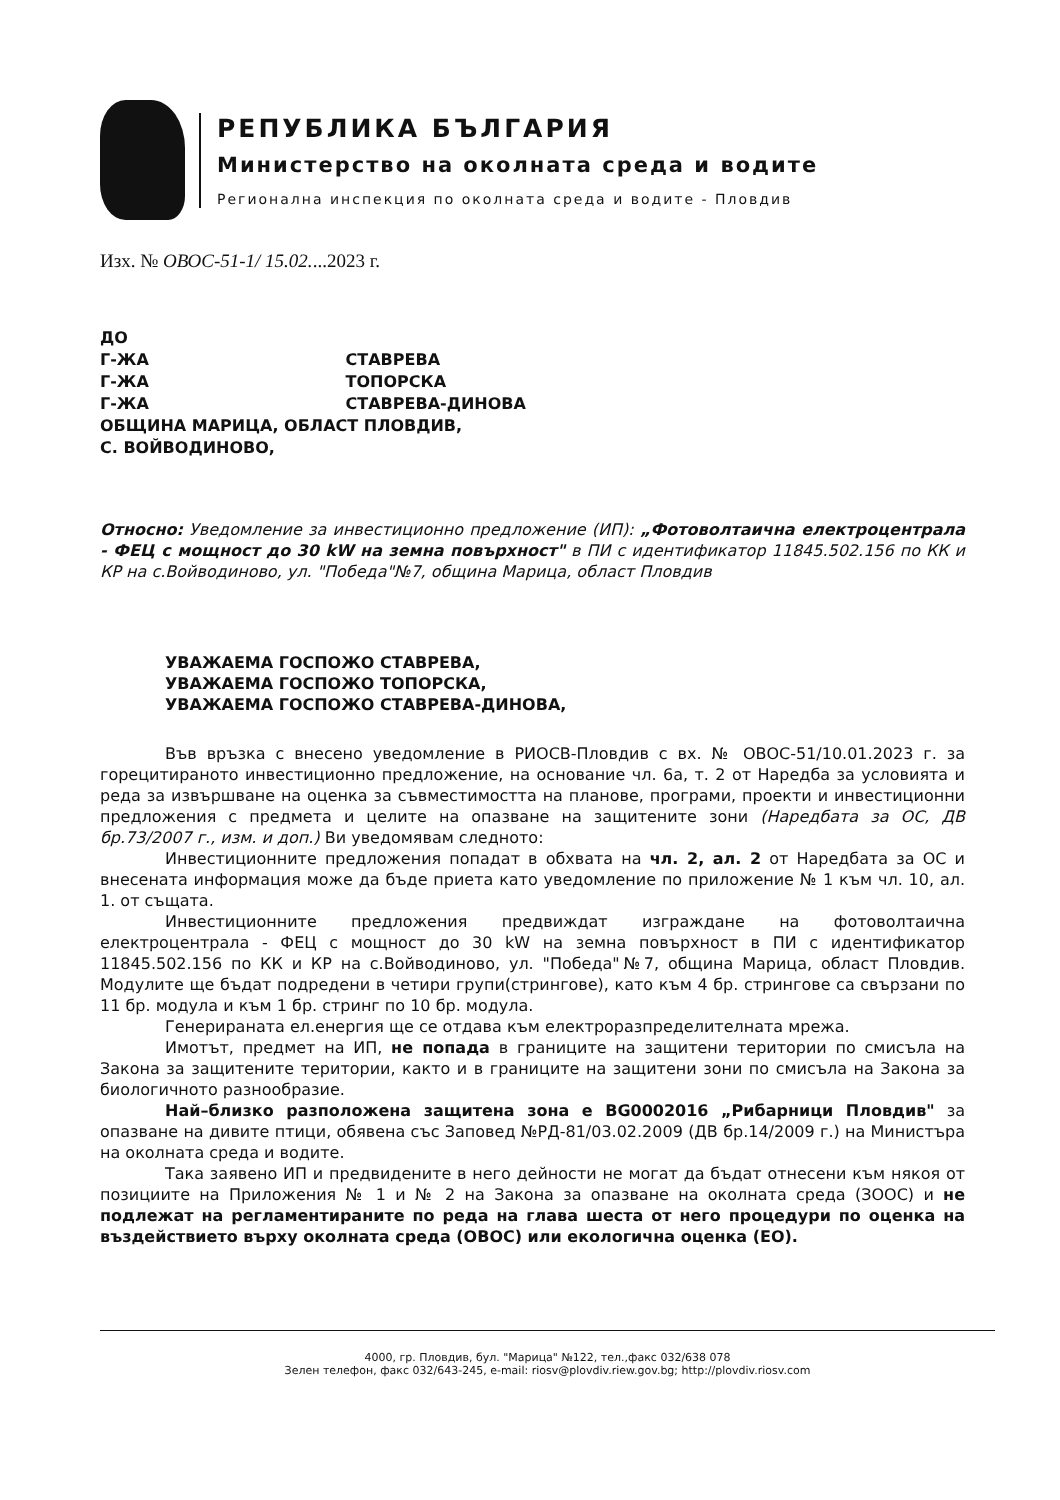РЕПУБЛИКА БЪЛГАРИЯ
Министерство на околната среда и водите
Регионална инспекция по околната среда и водите - Пловдив
Изх. № ОВОС-51-1/ 15.02....2023 г.
ДО
Г-ЖА СТАВРЕВА
Г-ЖА ТОПОРСКА
Г-ЖА СТАВРЕВА-ДИНОВА
ОБЩИНА МАРИЦА, ОБЛАСТ ПЛОВДИВ,
С. ВОЙВОДИНОВО,
Относно: Уведомление за инвестиционно предложение (ИП): „Фотоволтаична електроцентрала - ФЕЦ с мощност до 30 kW на земна повърхност" в ПИ с идентификатор 11845.502.156 по КК и КР на с.Войводиново, ул. "Победа"№7, община Марица, област Пловдив
УВАЖАЕМА ГОСПОЖО СТАВРЕВА,
УВАЖАЕМА ГОСПОЖО ТОПОРСКА,
УВАЖАЕМА ГОСПОЖО СТАВРЕВА-ДИНОВА,
Във връзка с внесено уведомление в РИОСВ-Пловдив с вх. № ОВОС-51/10.01.2023 г. за горецитираното инвестиционно предложение, на основание чл. 6а, т. 2 от Наредба за условията и реда за извършване на оценка за съвместимостта на планове, програми, проекти и инвестиционни предложения с предмета и целите на опазване на защитените зони (Наредбата за ОС, ДВ бр.73/2007 г., изм. и доп.) Ви уведомявам следното:
Инвестиционните предложения попадат в обхвата на чл. 2, ал. 2 от Наредбата за ОС и внесената информация може да бъде приета като уведомление по приложение № 1 към чл. 10, ал. 1. от същата.
Инвестиционните предложения предвиждат изграждане на фотоволтаична електроцентрала - ФЕЦ с мощност до 30 kW на земна повърхност в ПИ с идентификатор 11845.502.156 по КК и КР на с.Войводиново, ул. "Победа"№7, община Марица, област Пловдив. Модулите ще бъдат подредени в четири групи(стрингове), като към 4 бр. стрингове са свързани по 11 бр. модула и към 1 бр. стринг по 10 бр. модула.
Генерираната ел.енергия ще се отдава към електроразпределителната мрежа.
Имотът, предмет на ИП, не попада в границите на защитени територии по смисъла на Закона за защитените територии, както и в границите на защитени зони по смисъла на Закона за биологичното разнообразие.
Най–близко разположена защитена зона е BG0002016 „Рибарници Пловдив" за опазване на дивите птици, обявена със Заповед №РД-81/03.02.2009 (ДВ бр.14/2009 г.) на Министъра на околната среда и водите.
Така заявено ИП и предвидените в него дейности не могат да бъдат отнесени към някоя от позициите на Приложения № 1 и № 2 на Закона за опазване на околната среда (ЗООС) и не подлежат на регламентираните по реда на глава шеста от него процедури по оценка на въздействието върху околната среда (ОВОС) или екологична оценка (ЕО).
4000, гр. Пловдив, бул. "Марица" №122, тел.,факс 032/638 078
Зелен телефон, факс 032/643-245, e-mail: riosv@plovdiv.riew.gov.bg; http://plovdiv.riosv.com